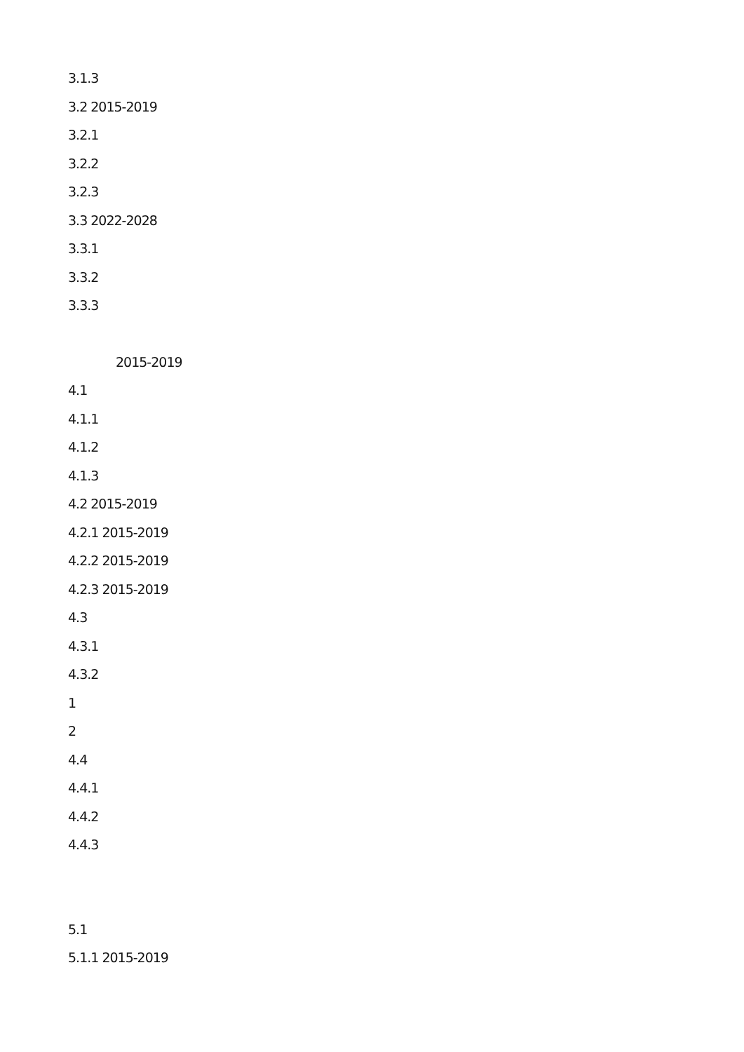3.1.3
3.2 2015-2019
3.2.1
3.2.2
3.2.3
3.3 2022-2028
3.3.1
3.3.2
3.3.3
2015-2019
4.1
4.1.1
4.1.2
4.1.3
4.2 2015-2019
4.2.1 2015-2019
4.2.2 2015-2019
4.2.3 2015-2019
4.3
4.3.1
4.3.2
1
2
4.4
4.4.1
4.4.2
4.4.3
5.1
5.1.1 2015-2019